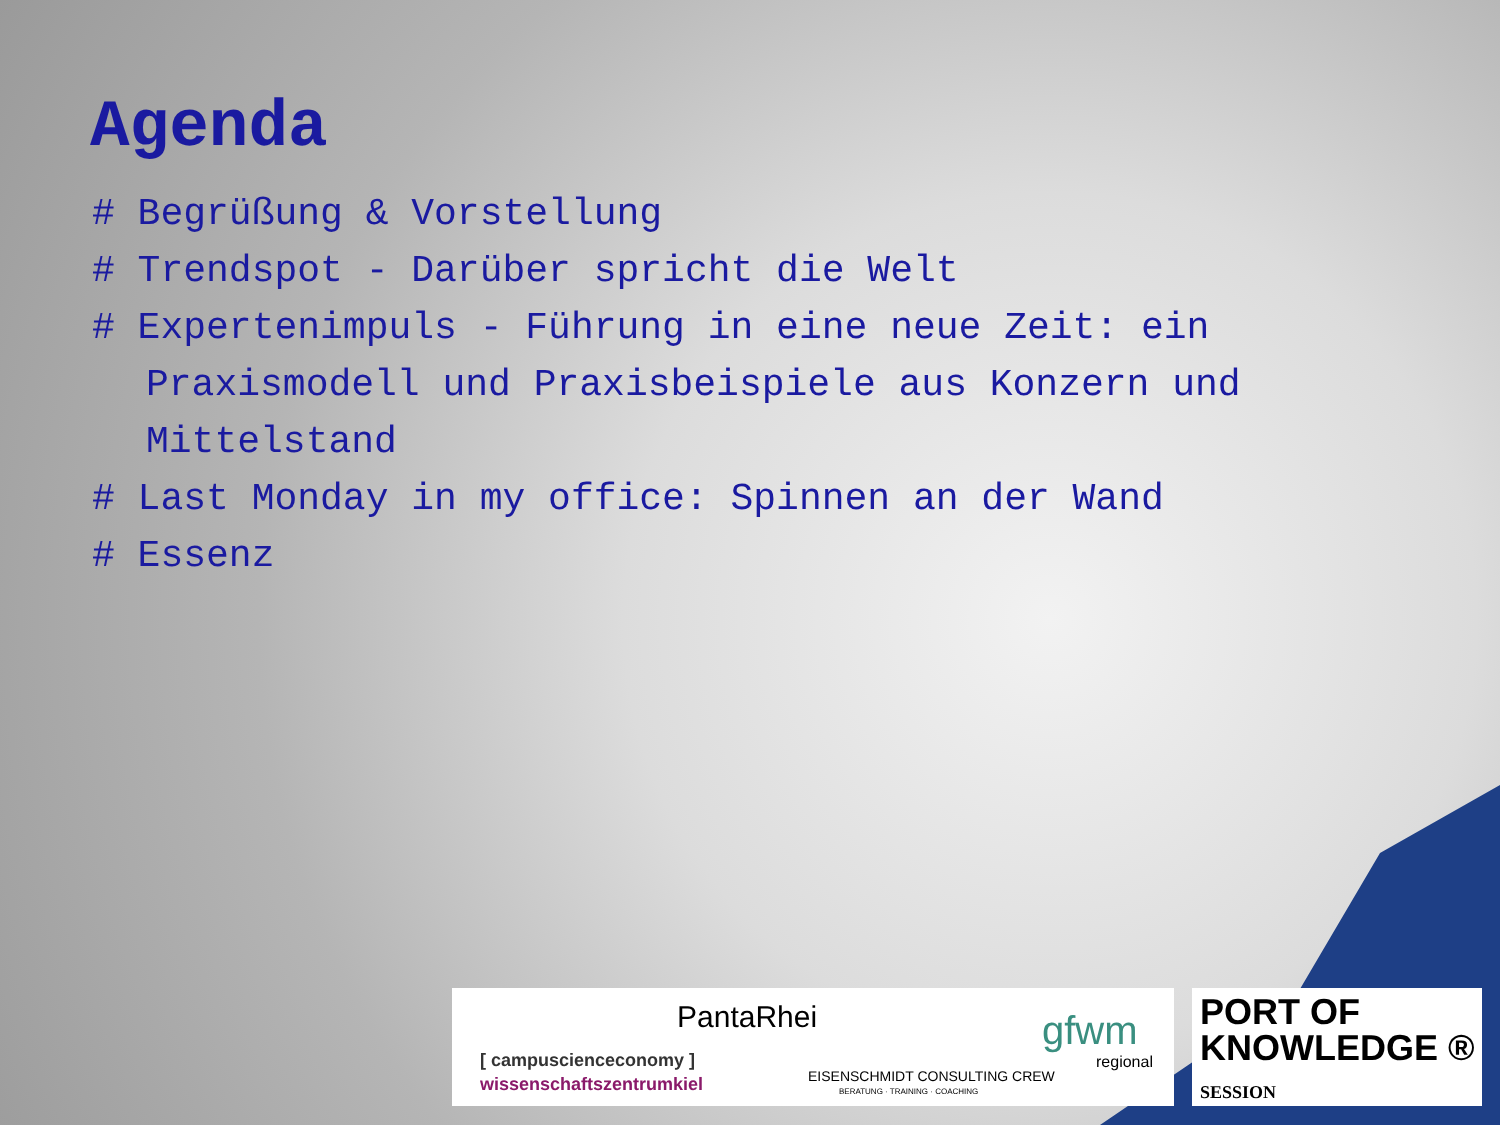Agenda
# Begrüßung & Vorstellung
# Trendspot - Darüber spricht die Welt
# Expertenimpuls - Führung in eine neue Zeit: ein Praxismodell und Praxisbeispiele aus Konzern und Mittelstand
# Last Monday in my office: Spinnen an der Wand
# Essenz
PantaRhei
[ campuscienceconomy ]
wissenschaftszentrumkiel EISENSCHMIDT CONSULTING CREW
BERATUNG · TRAINING · COACHING
gfwm
regional
PORT OF
KNOWLEDGE ®
SESSION